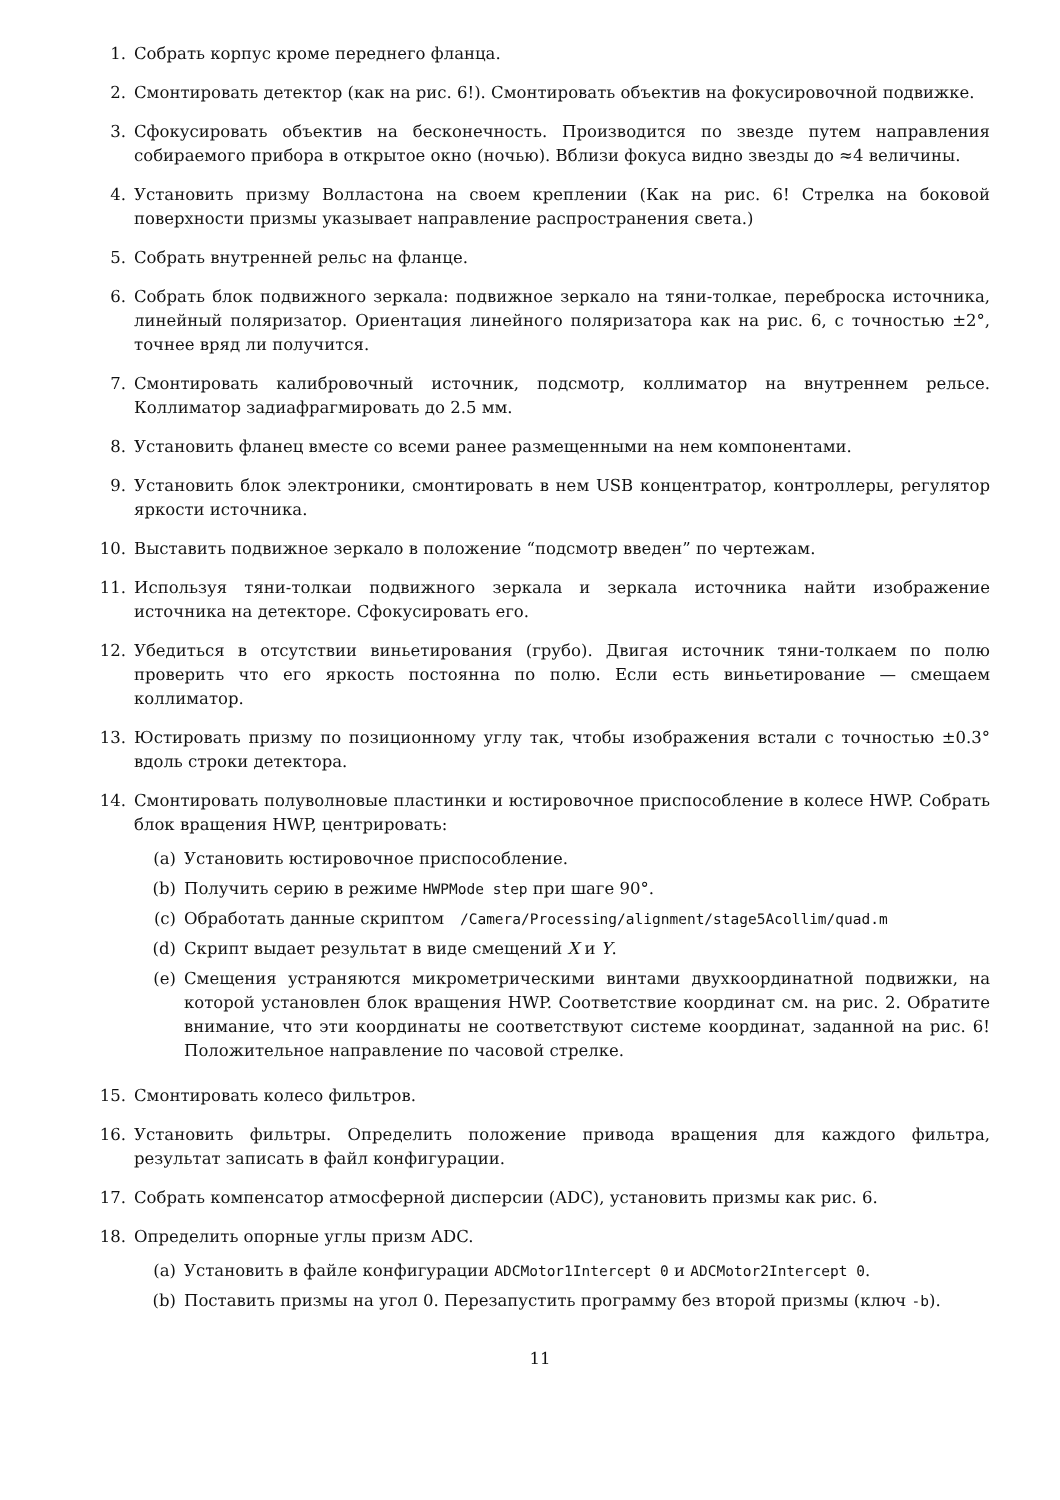1. Собрать корпус кроме переднего фланца.
2. Смонтировать детектор (как на рис. 6!). Смонтировать объектив на фокусировочной подвижке.
3. Сфокусировать объектив на бесконечность. Производится по звезде путем направления собираемого прибора в открытое окно (ночью). Вблизи фокуса видно звезды до ≈4 величины.
4. Установить призму Волластона на своем креплении (Как на рис. 6! Стрелка на боковой поверхности призмы указывает направление распространения света.)
5. Собрать внутренней рельс на фланце.
6. Собрать блок подвижного зеркала: подвижное зеркало на тяни-толкае, переброска источника, линейный поляризатор. Ориентация линейного поляризатора как на рис. 6, с точностью ±2°, точнее вряд ли получится.
7. Смонтировать калибровочный источник, подсмотр, коллиматор на внутреннем рельсе. Коллиматор задиафрагмировать до 2.5 мм.
8. Установить фланец вместе со всеми ранее размещенными на нем компонентами.
9. Установить блок электроники, смонтировать в нем USB концентратор, контроллеры, регулятор яркости источника.
10. Выставить подвижное зеркало в положение “подсмотр введен” по чертежам.
11. Используя тяни-толкаи подвижного зеркала и зеркала источника найти изображение источника на детекторе. Сфокусировать его.
12. Убедиться в отсутствии виньетирования (грубо). Двигая источник тяни-толкаем по полю проверить что его яркость постоянна по полю. Если есть виньетирование — смещаем коллиматор.
13. Юстировать призму по позиционному углу так, чтобы изображения встали с точностью ±0.3° вдоль строки детектора.
14. Смонтировать полуволновые пластинки и юстировочное приспособление в колесе HWP. Собрать блок вращения HWP, центрировать:
(a) Установить юстировочное приспособление.
(b) Получить серию в режиме HWPMode step при шаге 90°.
(c) Обработать данные скриптом /Camera/Processing/alignment/stage5Acollim/quad.m
(d) Скрипт выдает результат в виде смещений X и Y.
(e) Смещения устраняются микрометрическими винтами двухкоординатной подвижки, на которой установлен блок вращения HWP. Соответствие координат см. на рис. 2. Обратите внимание, что эти координаты не соответствуют системе координат, заданной на рис. 6! Положительное направление по часовой стрелке.
15. Смонтировать колесо фильтров.
16. Установить фильтры. Определить положение привода вращения для каждого фильтра, результат записать в файл конфигурации.
17. Собрать компенсатор атмосферной дисперсии (ADC), установить призмы как рис. 6.
18. Определить опорные углы призм ADC.
(a) Установить в файле конфигурации ADCMotor1Intercept 0 и ADCMotor2Intercept 0.
(b) Поставить призмы на угол 0. Перезапустить программу без второй призмы (ключ -b).
11